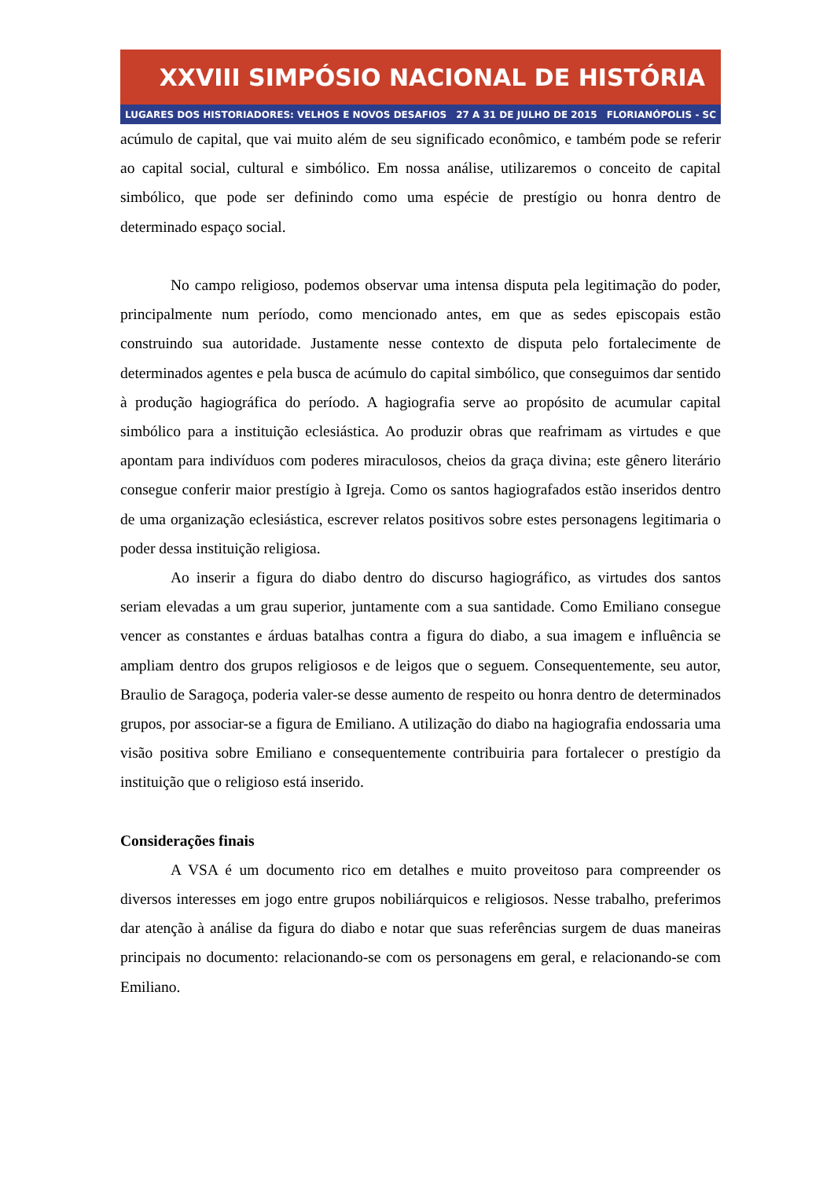XXVIII SIMPÓSIO NACIONAL DE HISTÓRIA
LUGARES DOS HISTORIADORES: VELHOS E NOVOS DESAFIOS 27 A 31 DE JULHO DE 2015 FLORIANÓPOLIS - SC
acúmulo de capital, que vai muito além de seu significado econômico, e também pode se referir ao capital social, cultural e simbólico. Em nossa análise, utilizaremos o conceito de capital simbólico, que pode ser definindo como uma espécie de prestígio ou honra dentro de determinado espaço social.
No campo religioso, podemos observar uma intensa disputa pela legitimação do poder, principalmente num período, como mencionado antes, em que as sedes episcopais estão construindo sua autoridade. Justamente nesse contexto de disputa pelo fortalecimente de determinados agentes e pela busca de acúmulo do capital simbólico, que conseguimos dar sentido à produção hagiográfica do período. A hagiografia serve ao propósito de acumular capital simbólico para a instituição eclesiástica. Ao produzir obras que reafrimam as virtudes e que apontam para indivíduos com poderes miraculosos, cheios da graça divina; este gênero literário consegue conferir maior prestígio à Igreja. Como os santos hagiografados estão inseridos dentro de uma organização eclesiástica, escrever relatos positivos sobre estes personagens legitimaria o poder dessa instituição religiosa.
Ao inserir a figura do diabo dentro do discurso hagiográfico, as virtudes dos santos seriam elevadas a um grau superior, juntamente com a sua santidade. Como Emiliano consegue vencer as constantes e árduas batalhas contra a figura do diabo, a sua imagem e influência se ampliam dentro dos grupos religiosos e de leigos que o seguem. Consequentemente, seu autor, Braulio de Saragoça, poderia valer-se desse aumento de respeito ou honra dentro de determinados grupos, por associar-se a figura de Emiliano. A utilização do diabo na hagiografia endossaria uma visão positiva sobre Emiliano e consequentemente contribuiria para fortalecer o prestígio da instituição que o religioso está inserido.
Considerações finais
A VSA é um documento rico em detalhes e muito proveitoso para compreender os diversos interesses em jogo entre grupos nobiliárquicos e religiosos. Nesse trabalho, preferimos dar atenção à análise da figura do diabo e notar que suas referências surgem de duas maneiras principais no documento: relacionando-se com os personagens em geral, e relacionando-se com Emiliano.